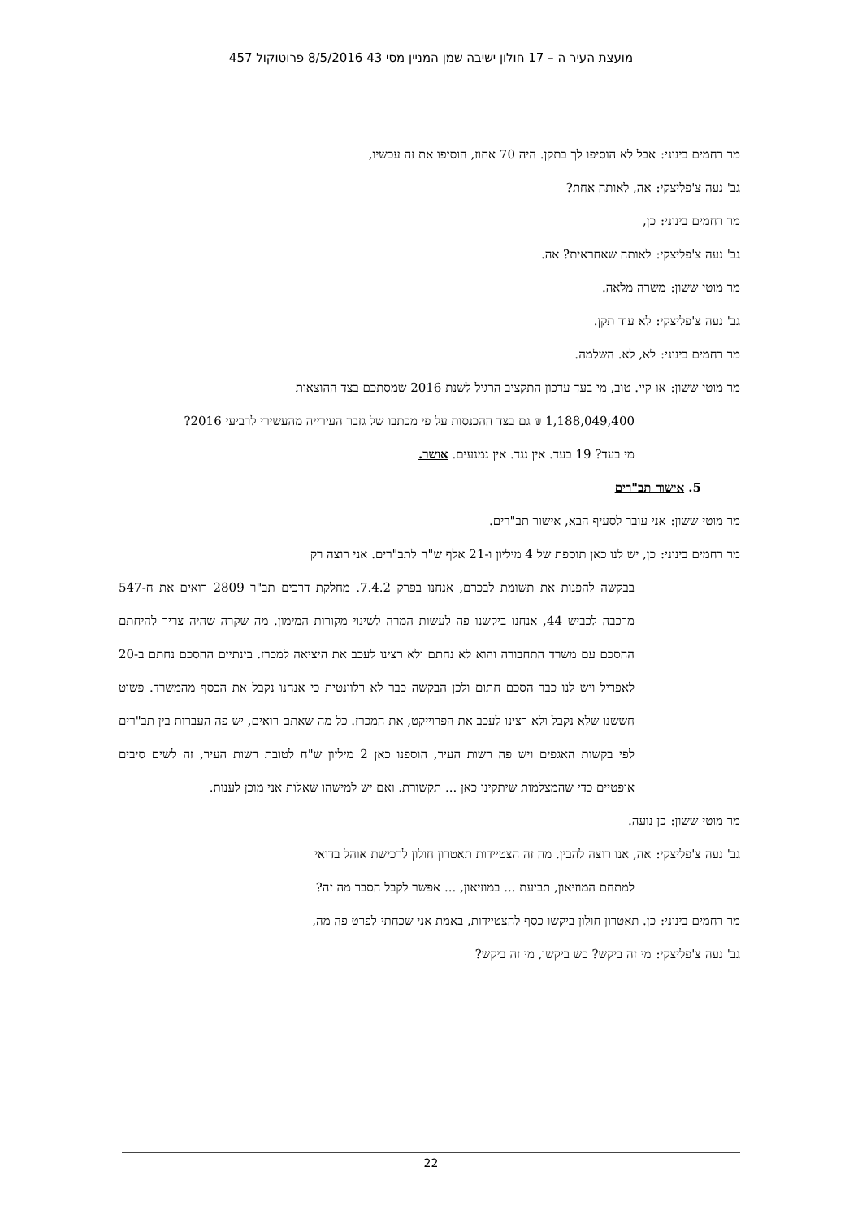מועצת העיר ה – 17 חולון ישיבה שמן המניין מסי 43 8/5/2016 פרוטוקול 457
מר רחמים בינוני: אבל לא הוסיפו לך בתקן. היה 70 אחוז, הוסיפו את זה עכשיו,
גב' נעה צ'פליצקי: אה, לאותה אחת?
מר רחמים בינוני: כן,
גב' נעה צ'פליצקי: לאותה שאחראית? אה.
מר מוטי ששון: משרה מלאה.
גב' נעה צ'פליצקי: לא עוד תקן.
מר רחמים בינוני: לא, לא. השלמה.
מר מוטי ששון: או קיי. טוב, מי בעד עדכון התקציב הרגיל לשנת 2016 שמסתכם בצד ההוצאות
1,188,049,400 ₪ גם בצד ההכנסות על פי מכתבו של גזבר העירייה מהעשירי לרביעי 2016?
מי בעד? 19 בעד. אין נגד. אין נמנעים. אושר.
5. אישור תב"רים
מר מוטי ששון: אני עובר לסעיף הבא, אישור תב"רים.
מר רחמים בינוני: כן, יש לנו כאן תוספת של 4 מיליון ו-21 אלף ש"ח לתב"רים. אני רוצה רק
בבקשה להפנות את תשומת לבכרם, אנחנו בפרק 7.4.2. מחלקת דרכים תב"ר 2809 רואים את ח-547 מרכבה לכביש 44, אנחנו ביקשנו פה לעשות המרה לשינוי מקורות המימון. מה שקרה שהיה צריך להיחתם ההסכם עם משרד התחבורה והוא לא נחתם ולא רצינו לעכב את היציאה למכרז. בינתיים ההסכם נחתם ב-20 לאפריל ויש לנו כבר הסכם חתום ולכן הבקשה כבר לא רלוונטית כי אנחנו נקבל את הכסף מהמשרד. פשוט חששנו שלא נקבל ולא רצינו לעכב את הפרוייקט, את המכרז. כל מה שאתם רואים, יש פה העברות בין תב"רים לפי בקשות האגפים ויש פה רשות העיר, הוספנו כאן 2 מיליון ש"ח לטובת רשות העיר, זה לשים סיבים אופטיים כדי שהמצלמות שיתקינו כאן ... תקשורת. ואם יש למישהו שאלות אני מוכן לענות.
מר מוטי ששון: כן נועה.
גב' נעה צ'פליצקי: אה, אנו רוצה להבין. מה זה הצטיידות תאטרון חולון לרכישת אוהל בדואי
למתחם המוזיאון, תביעת ... במוזיאון, ... אפשר לקבל הסבר מה זה?
מר רחמים בינוני: כן. תאטרון חולון ביקשו כסף להצטיידות, באמת אני שכחתי לפרט פה מה,
גב' נעה צ'פליצקי: מי זה ביקש? כש ביקשו, מי זה ביקש?
22